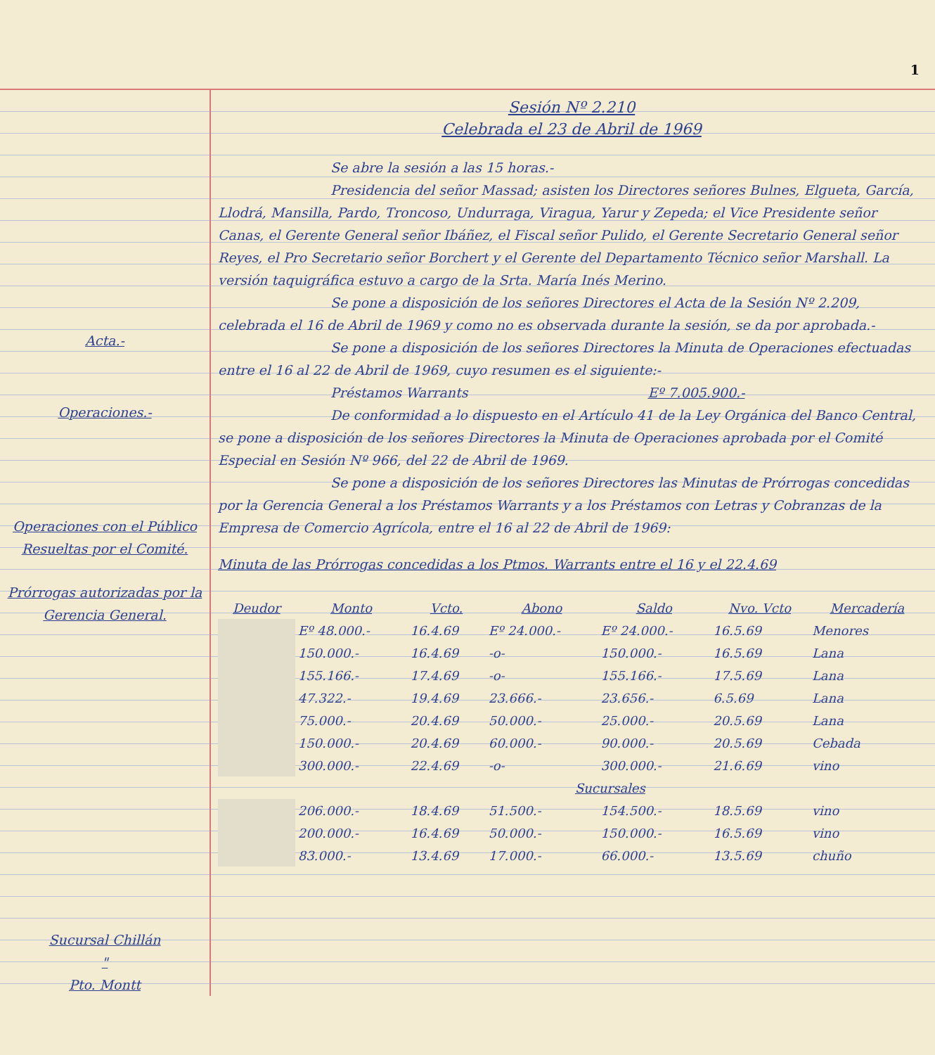1
Acta.-
Operaciones.-
Operaciones con el Público Resueltas por el Comité.
Prórrogas autorizadas por la Gerencia General.
Sucursal Chillán
"
Pto. Montt
Sesión Nº 2.210
Celebrada el 23 de Abril de 1969
Se abre la sesión a las 15 horas.-
Presidencia del señor Massad; asisten los Directores señores Bulnes, Elgueta, García, Llodrá, Mansilla, Pardo, Troncoso, Undurraga, Viragua, Yarur y Zepeda; el Vice Presidente señor Canas, el Gerente General señor Ibáñez, el Fiscal señor Pulido, el Gerente Secretario General señor Reyes, el Pro Secretario señor Borchert y el Gerente del Departamento Técnico señor Marshall. La versión taquigráfica estuvo a cargo de la Srta. María Inés Merino.
Se pone a disposición de los señores Directores el Acta de la Sesión Nº 2.209, celebrada el 16 de Abril de 1969 y como no es observada durante la sesión, se da por aprobada.-
Se pone a disposición de los señores Directores la Minuta de Operaciones efectuadas entre el 16 al 22 de Abril de 1969, cuyo resumen es el siguiente:-
Préstamos Warrants Eº 7.005.900.-
De conformidad a lo dispuesto en el Artículo 41 de la Ley Orgánica del Banco Central, se pone a disposición de los señores Directores la Minuta de Operaciones aprobada por el Comité Especial en Sesión Nº 966, del 22 de Abril de 1969.
Se pone a disposición de los señores Directores las Minutas de Prórrogas concedidas por la Gerencia General a los Préstamos Warrants y a los Préstamos con Letras y Cobranzas de la Empresa de Comercio Agrícola, entre el 16 al 22 de Abril de 1969:
Minuta de las Prórrogas concedidas a los Ptmos. Warrants entre el 16 y el 22.4.69
| Deudor | Monto | Vcto. | Abono | Saldo | Nvo. Vcto | Mercadería |
| --- | --- | --- | --- | --- | --- | --- |
| | Eº 48.000.- | 16.4.69 | Eº 24.000.- | Eº 24.000.- | 16.5.69 | Menores |
| | 150.000.- | 16.4.69 | -o- | 150.000.- | 16.5.69 | Lana |
| | 155.166.- | 17.4.69 | -o- | 155.166.- | 17.5.69 | Lana |
| | 47.322.- | 19.4.69 | 23.666.- | 23.656.- | 6.5.69 | Lana |
| | 75.000.- | 20.4.69 | 50.000.- | 25.000.- | 20.5.69 | Lana |
| | 150.000.- | 20.4.69 | 60.000.- | 90.000.- | 20.5.69 | Cebada |
| | 300.000.- | 22.4.69 | -o- | 300.000.- | 21.6.69 | vino |
| | Sucursales | | | | | |
| | 206.000.- | 18.4.69 | 51.500.- | 154.500.- | 18.5.69 | vino |
| | 200.000.- | 16.4.69 | 50.000.- | 150.000.- | 16.5.69 | vino |
| | 83.000.- | 13.4.69 | 17.000.- | 66.000.- | 13.5.69 | chuño |